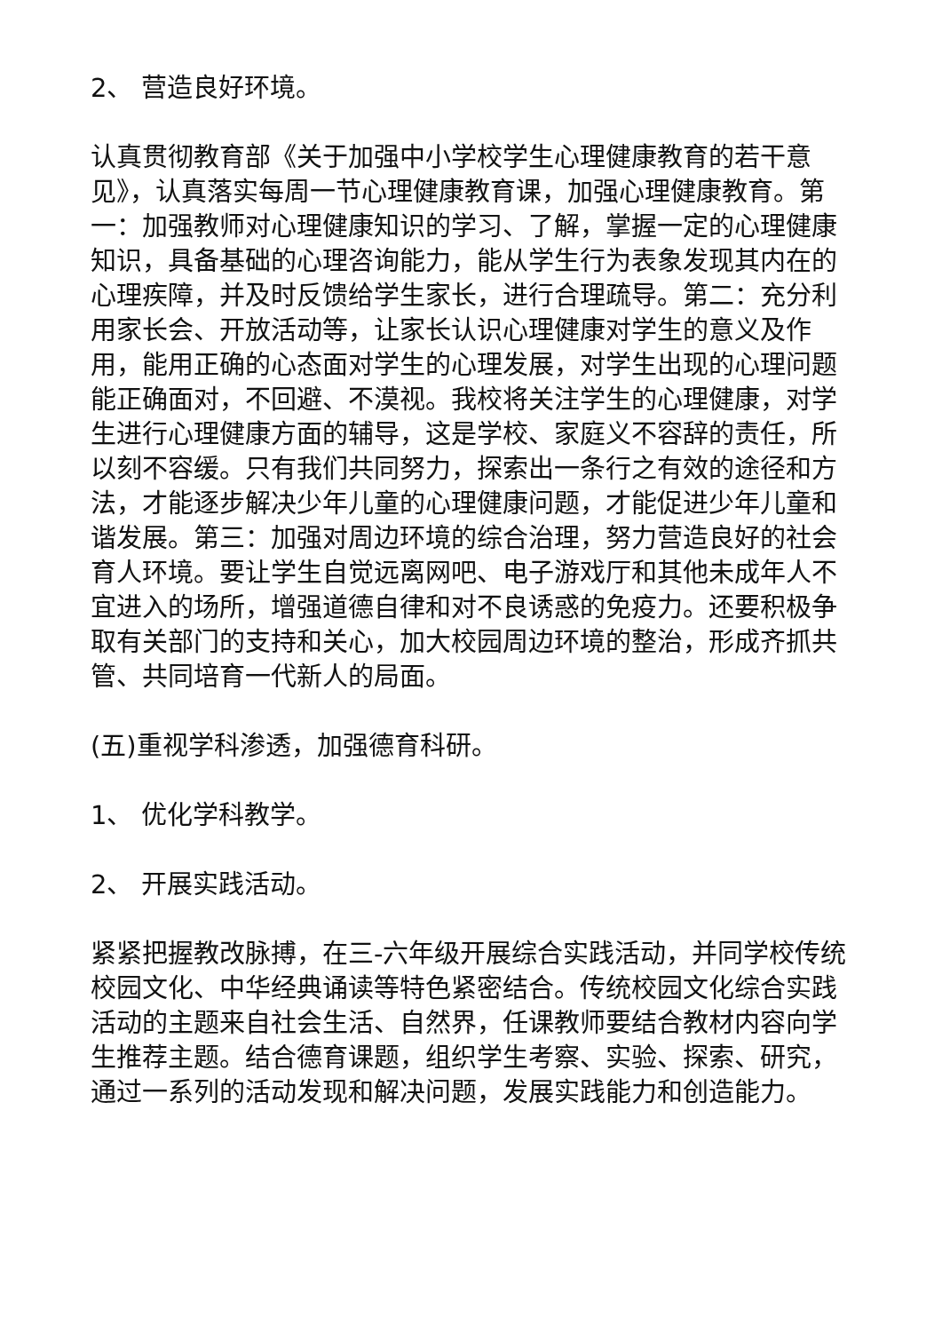2、 营造良好环境。
认真贯彻教育部《关于加强中小学校学生心理健康教育的若干意见》，认真落实每周一节心理健康教育课，加强心理健康教育。第一：加强教师对心理健康知识的学习、了解，掌握一定的心理健康知识，具备基础的心理咨询能力，能从学生行为表象发现其内在的心理疾障，并及时反馈给学生家长，进行合理疏导。第二：充分利用家长会、开放活动等，让家长认识心理健康对学生的意义及作用，能用正确的心态面对学生的心理发展，对学生出现的心理问题能正确面对，不回避、不漠视。我校将关注学生的心理健康，对学生进行心理健康方面的辅导，这是学校、家庭义不容辞的责任，所以刻不容缓。只有我们共同努力，探索出一条行之有效的途径和方法，才能逐步解决少年儿童的心理健康问题，才能促进少年儿童和谐发展。第三：加强对周边环境的综合治理，努力营造良好的社会育人环境。要让学生自觉远离网吧、电子游戏厅和其他未成年人不宜进入的场所，增强道德自律和对不良诱惑的免疫力。还要积极争取有关部门的支持和关心，加大校园周边环境的整治，形成齐抓共管、共同培育一代新人的局面。
(五)重视学科渗透，加强德育科研。
1、 优化学科教学。
2、 开展实践活动。
紧紧把握教改脉搏，在三-六年级开展综合实践活动，并同学校传统校园文化、中华经典诵读等特色紧密结合。传统校园文化综合实践活动的主题来自社会生活、自然界，任课教师要结合教材内容向学生推荐主题。结合德育课题，组织学生考察、实验、探索、研究，通过一系列的活动发现和解决问题，发展实践能力和创造能力。